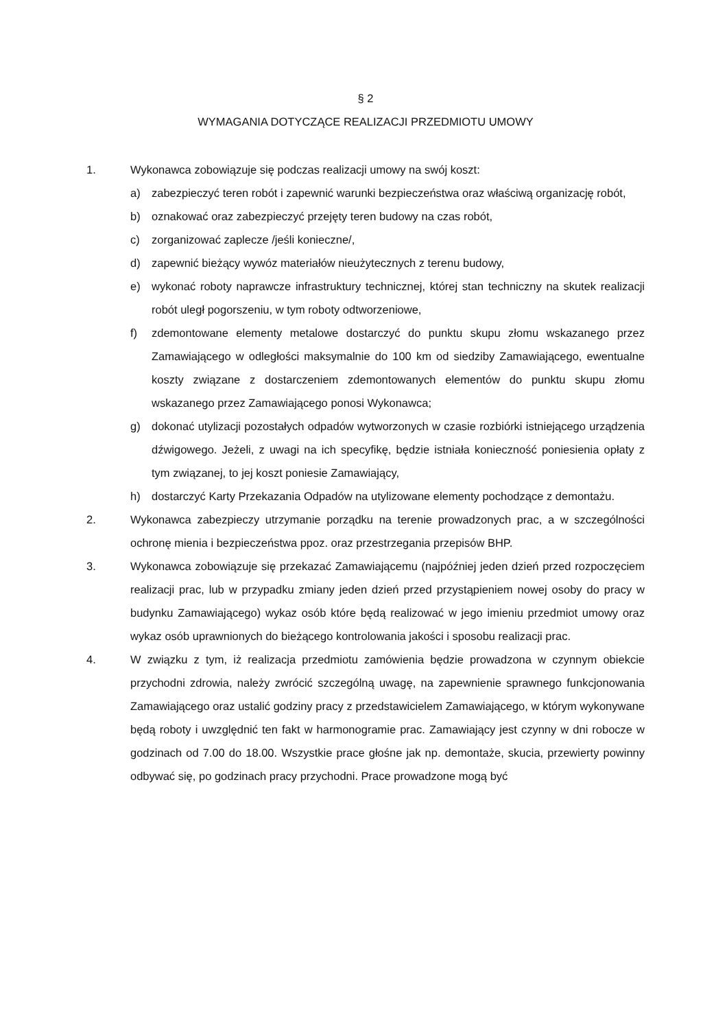§ 2
WYMAGANIA DOTYCZĄCE REALIZACJI PRZEDMIOTU UMOWY
1. Wykonawca zobowiązuje się podczas realizacji umowy na swój koszt:
a) zabezpieczyć teren robót i zapewnić warunki bezpieczeństwa oraz właściwą organizację robót,
b) oznakować oraz zabezpieczyć przejęty teren budowy na czas robót,
c) zorganizować zaplecze /jeśli konieczne/,
d) zapewnić bieżący wywóz materiałów nieużytecznych z terenu budowy,
e) wykonać roboty naprawcze infrastruktury technicznej, której stan techniczny na skutek realizacji robót uległ pogorszeniu, w tym roboty odtworzeniowe,
f) zdemontowane elementy metalowe dostarczyć do punktu skupu złomu wskazanego przez Zamawiającego w odległości maksymalnie do 100 km od siedziby Zamawiającego, ewentualne koszty związane z dostarczeniem zdemontowanych elementów do punktu skupu złomu wskazanego przez Zamawiającego ponosi Wykonawca;
g) dokonać utylizacji pozostałych odpadów wytworzonych w czasie rozbiórki istniejącego urządzenia dźwigowego. Jeżeli, z uwagi na ich specyfikę, będzie istniała konieczność poniesienia opłaty z tym związanej, to jej koszt poniesie Zamawiający,
h) dostarczyć Karty Przekazania Odpadów na utylizowane elementy pochodzące z demontażu.
2. Wykonawca zabezpieczy utrzymanie porządku na terenie prowadzonych prac, a w szczególności ochronę mienia i bezpieczeństwa ppoz. oraz przestrzegania przepisów BHP.
3. Wykonawca zobowiązuje się przekazać Zamawiającemu (najpóźniej jeden dzień przed rozpoczęciem realizacji prac, lub w przypadku zmiany jeden dzień przed przystąpieniem nowej osoby do pracy w budynku Zamawiającego) wykaz osób które będą realizować w jego imieniu przedmiot umowy oraz wykaz osób uprawnionych do bieżącego kontrolowania jakości i sposobu realizacji prac.
4. W związku z tym, iż realizacja przedmiotu zamówienia będzie prowadzona w czynnym obiekcie przychodni zdrowia, należy zwrócić szczególną uwagę, na zapewnienie sprawnego funkcjonowania Zamawiającego oraz ustalić godziny pracy z przedstawicielem Zamawiającego, w którym wykonywane będą roboty i uwzględnić ten fakt w harmonogramie prac. Zamawiający jest czynny w dni robocze w godzinach od 7.00 do 18.00. Wszystkie prace głośne jak np. demontaże, skucia, przewierty powinny odbywać się, po godzinach pracy przychodni. Prace prowadzone mogą być